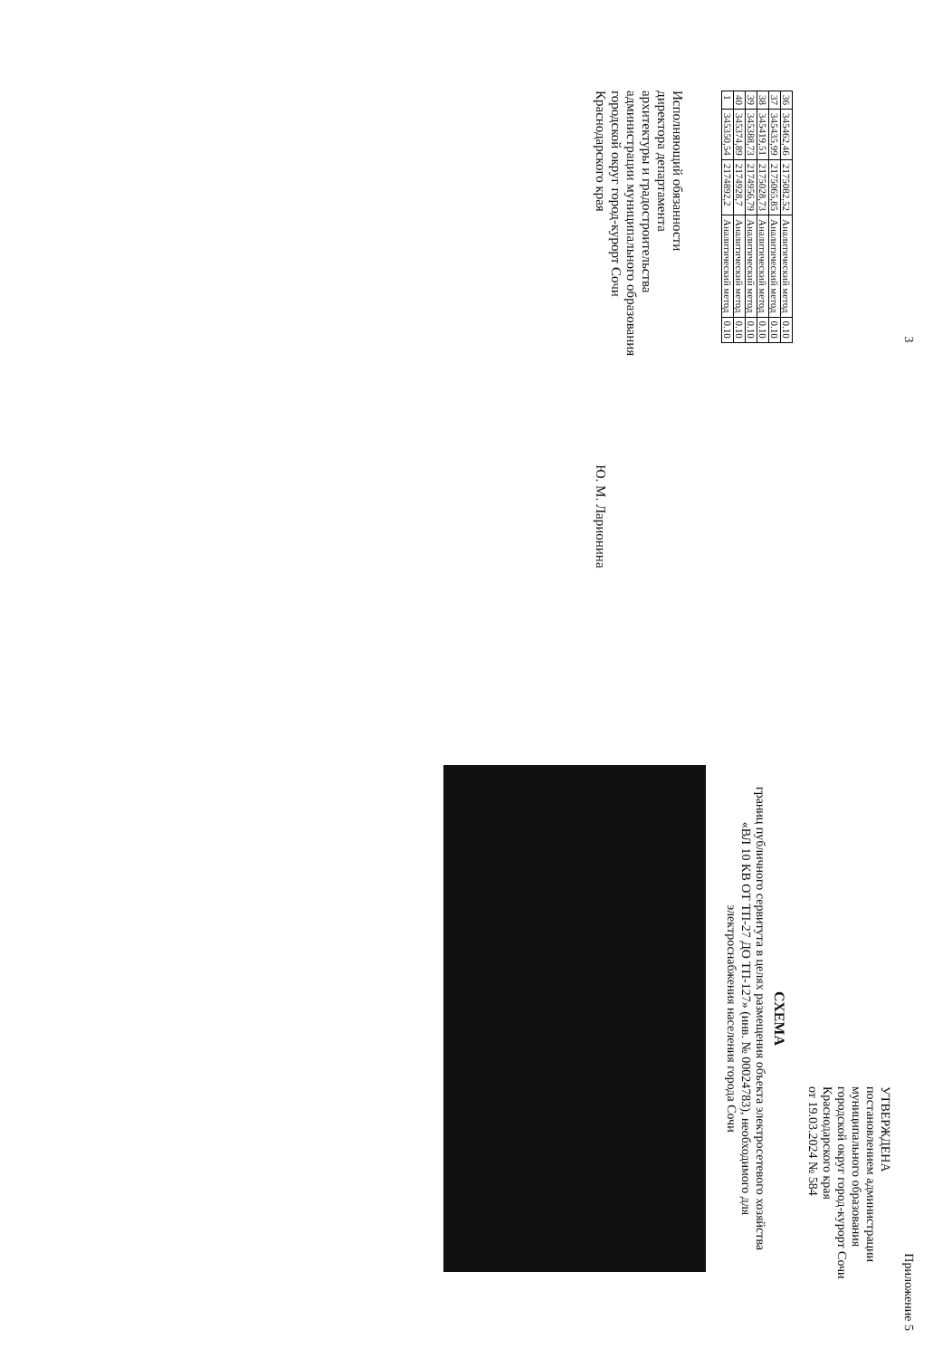3
| 36 | 345462,46 | 2175082,52 | Аналитический метод | 0.10 |
| 37 | 345435,99 | 2175065,85 | Аналитический метод | 0.10 |
| 38 | 345419,51 | 2175028,73 | Аналитический метод | 0.10 |
| 39 | 345388,73 | 2174956,79 | Аналитический метод | 0.10 |
| 40 | 345374,89 | 2174928,7 | Аналитический метод | 0.10 |
| 1 | 345350,54 | 2174892,2 | Аналитический метод | 0.10 |
Исполняющий обязанности
директора департамента
архитектуры и градостроительства
администрации муниципального образования
городской округ город-курорт Сочи
Краснодарского края
Ю. М. Ларионина
Приложение 5
УТВЕРЖДЕНА
постановлением администрации
муниципального образования
городской округ город-курорт Сочи
Краснодарского края
от 19.03.2024 № 584
СХЕМА
границ публичного сервитута в целях размещения объекта электросетевого хозяйства
«ВЛ 10 КВ ОТ ТП-27 ДО ТП-127» (инв. № 00024783), необходимого для
электроснабжения населения города Сочи